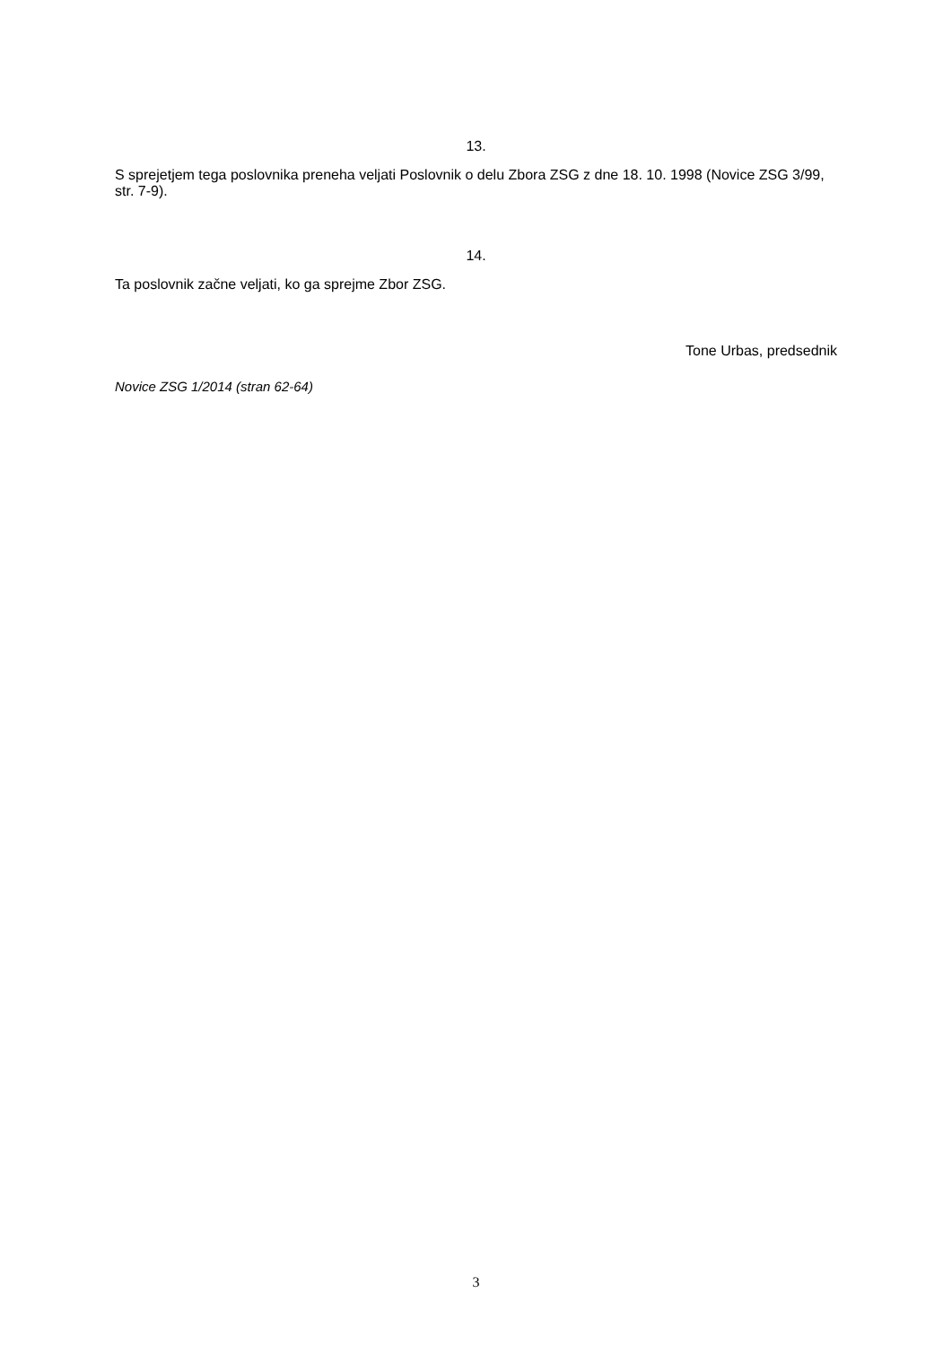13.
S sprejetjem tega poslovnika preneha veljati Poslovnik o delu Zbora ZSG z dne 18. 10. 1998 (Novice ZSG 3/99, str. 7-9).
14.
Ta poslovnik začne veljati, ko ga sprejme Zbor ZSG.
Tone Urbas, predsednik
Novice ZSG 1/2014 (stran 62-64)
3